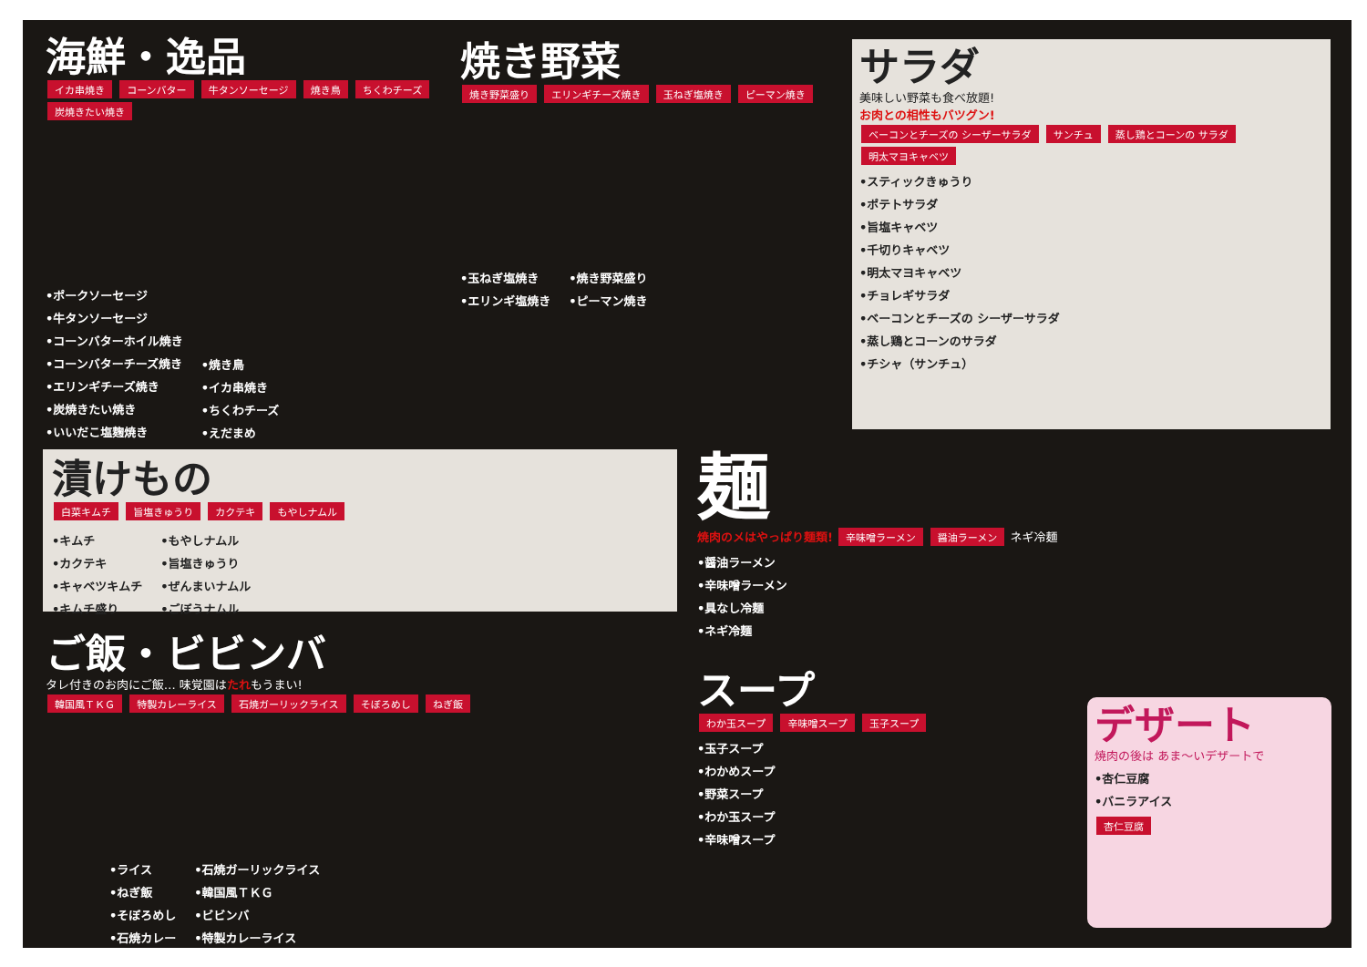海鮮・逸品
イカ串焼き コーンバター 牛タンソーセージ 焼き鳥 ちくわチーズ 炭焼きたい焼き
•ポークソーセージ
•牛タンソーセージ
•コーンバターホイル焼き
•コーンバターチーズ焼き
•エリンギチーズ焼き
•炭焼きたい焼き
•いいだこ塩麹焼き
•焼き鳥
•イカ串焼き
•ちくわチーズ
•えだまめ
焼き野菜
焼き野菜盛り エリンギチーズ焼き 玉ねぎ塩焼き ピーマン焼き
•玉ねぎ塩焼き
•エリンギ塩焼き
•焼き野菜盛り
•ピーマン焼き
サラダ
美味しい野菜も食べ放題!
お肉との相性もバツグン!
ベーコンとチーズの シーザーサラダ サンチュ 蒸し鶏とコーンの サラダ 明太マヨキャベツ
•スティックきゅうり
•ポテトサラダ
•旨塩キャベツ
•千切りキャベツ
•明太マヨキャベツ
•チョレギサラダ
•ベーコンとチーズの シーザーサラダ
•蒸し鶏とコーンのサラダ
•チシャ（サンチュ）
漬けもの
白菜キムチ 旨塩きゅうり カクテキ もやしナムル
•キムチ
•カクテキ
•キャベツキムチ
•キムチ盛り
•もやしナムル
•旨塩きゅうり
•ぜんまいナムル
•ごぼうナムル
麺
焼肉のメはやっぱり麺類! 辛味噌ラーメン 醤油ラーメン ネギ冷麺
•醤油ラーメン
•辛味噌ラーメン
•具なし冷麺
•ネギ冷麺
ご飯・ビビンバ
タレ付きのお肉にご飯… 味覚園はたれもうまい!
韓国風ＴＫＧ 特製カレーライス 石焼ガーリックライス そぼろめし ねぎ飯
•ライス
•ねぎ飯
•そぼろめし
•石焼カレー
•石焼ガーリックライス
•韓国風ＴＫＧ
•ビビンバ
•特製カレーライス
スープ
わか玉スープ 辛味噌スープ 玉子スープ
•玉子スープ
•わかめスープ
•野菜スープ
•わか玉スープ
•辛味噌スープ
デザート
焼肉の後は あま～いデザートで
•杏仁豆腐
•バニラアイス
杏仁豆腐